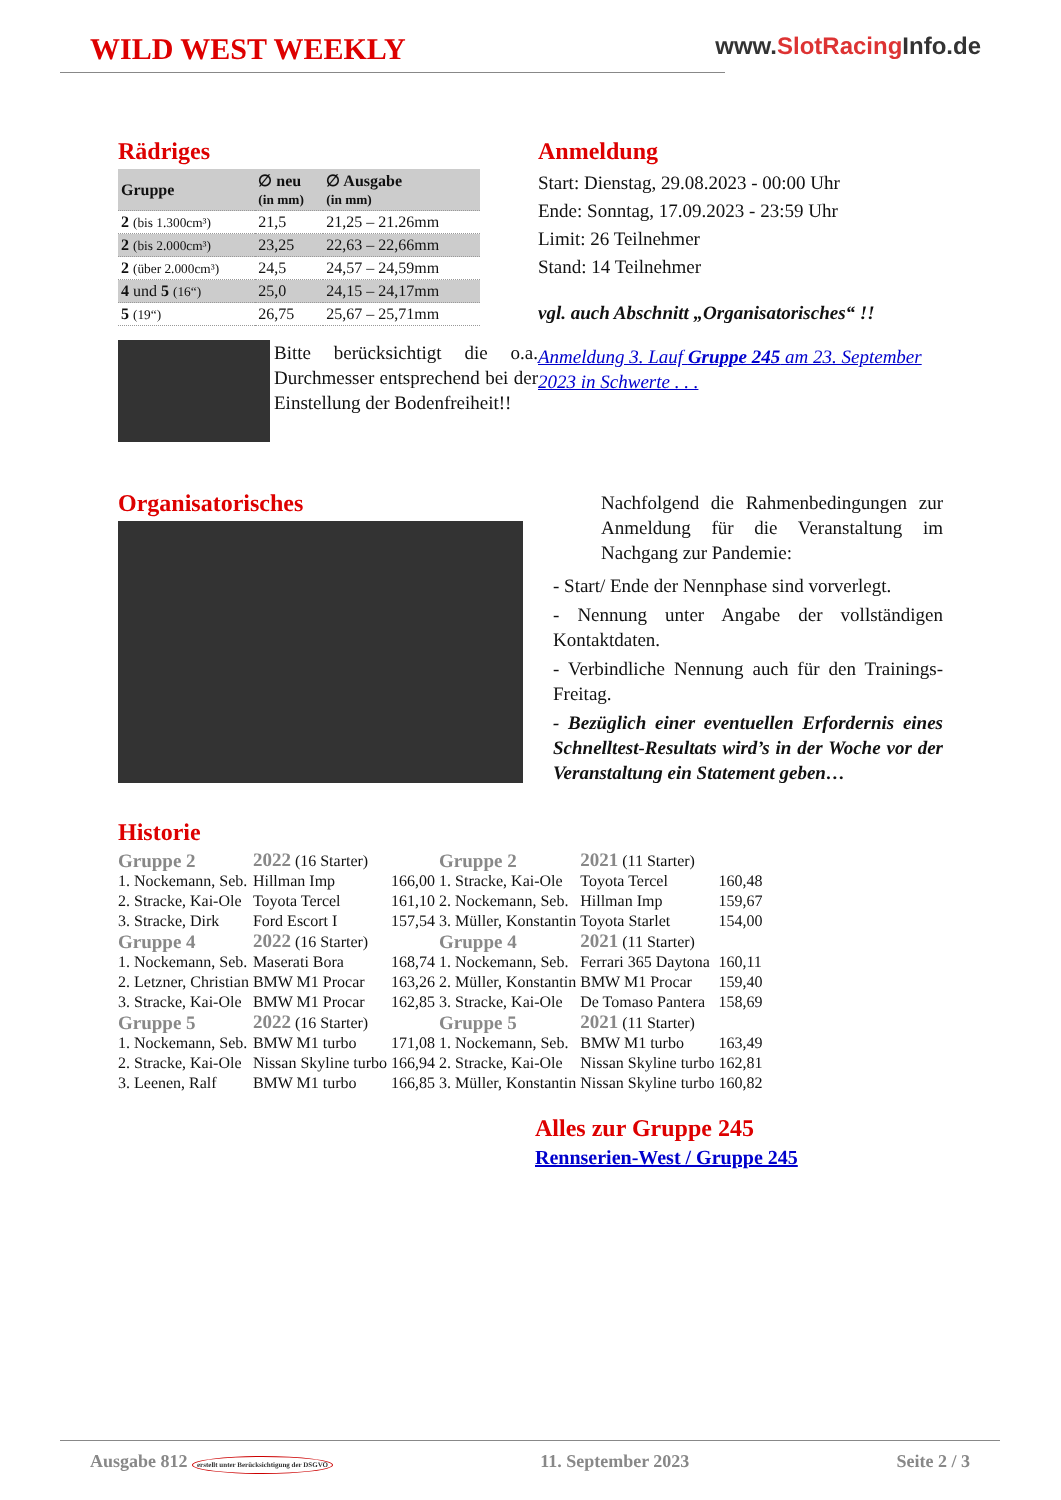WILD WEST WEEKLY
www.SlotRacing Info.de
Rädriges
| Gruppe | ∅ neu (in mm) | ∅ Ausgabe (in mm) |
| --- | --- | --- |
| 2 (bis 1.300cm³) | 21,5 | 21,25 – 21.26mm |
| 2 (bis 2.000cm³) | 23,25 | 22,63 – 22,66mm |
| 2 (über 2.000cm³) | 24,5 | 24,57 – 24,59mm |
| 4 und 5 (16“) | 25,0 | 24,15 – 24,17mm |
| 5 (19“) | 26,75 | 25,67 – 25,71mm |
Bitte berücksichtigt die o.a. Durchmesser entsprechend bei der Einstellung der Bodenfreiheit!!
Anmeldung
Start: Dienstag, 29.08.2023 - 00:00 Uhr
Ende: Sonntag, 17.09.2023 - 23:59 Uhr
Limit: 26 Teilnehmer
Stand: 14 Teilnehmer
vgl. auch Abschnitt „Organisatorisches“ !!
Anmeldung 3. Lauf Gruppe 245 am 23. September 2023 in Schwerte . . .
Organisatorisches
Nachfolgend die Rahmenbedingungen zur Anmeldung für die Veranstaltung im Nachgang zur Pandemie:
- Start/ Ende der Nennphase sind vorverlegt.
- Nennung unter Angabe der vollständigen Kontaktdaten.
- Verbindliche Nennung auch für den Trainings-Freitag.
- Bezüglich einer eventuellen Erfordernis eines Schnelltest-Resultats wird’s in der Woche vor der Veranstaltung ein Statement geben…
Historie
| Gruppe 2 | 2022 (16 Starter) | | Gruppe 2 | 2021 (11 Starter) | |
| 1. Nockemann, Seb. | Hillman Imp | 166,00 | 1. Stracke, Kai-Ole | Toyota Tercel | 160,48 |
| 2. Stracke, Kai-Ole | Toyota Tercel | 161,10 | 2. Nockemann, Seb. | Hillman Imp | 159,67 |
| 3. Stracke, Dirk | Ford Escort I | 157,54 | 3. Müller, Konstantin | Toyota Starlet | 154,00 |
| Gruppe 4 | 2022 (16 Starter) | | Gruppe 4 | 2021 (11 Starter) | |
| 1. Nockemann, Seb. | Maserati Bora | 168,74 | 1. Nockemann, Seb. | Ferrari 365 Daytona | 160,11 |
| 2. Letzner, Christian | BMW M1 Procar | 163,26 | 2. Müller, Konstantin | BMW M1 Procar | 159,40 |
| 3. Stracke, Kai-Ole | BMW M1 Procar | 162,85 | 3. Stracke, Kai-Ole | De Tomaso Pantera | 158,69 |
| Gruppe 5 | 2022 (16 Starter) | | Gruppe 5 | 2021 (11 Starter) | |
| 1. Nockemann, Seb. | BMW M1 turbo | 171,08 | 1. Nockemann, Seb. | BMW M1 turbo | 163,49 |
| 2. Stracke, Kai-Ole | Nissan Skyline turbo | 166,94 | 2. Stracke, Kai-Ole | Nissan Skyline turbo | 162,81 |
| 3. Leenen, Ralf | BMW M1 turbo | 166,85 | 3. Müller, Konstantin | Nissan Skyline turbo | 160,82 |
Alles zur Gruppe 245
Rennserien-West / Gruppe 245
Ausgabe 812 erstellt unter Berücksichtigung der DSGVO 11. September 2023 Seite 2 / 3